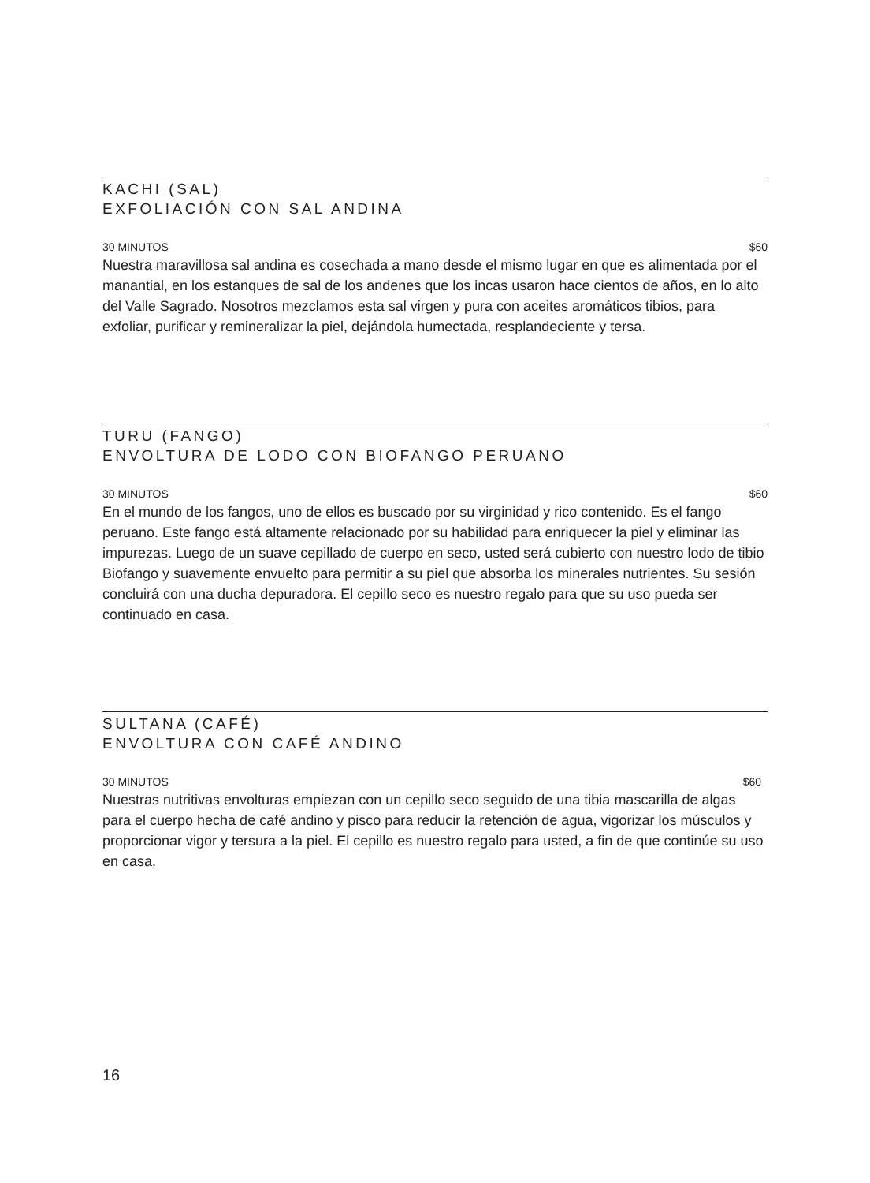KACHI (SAL)
EXFOLIACIÓN CON SAL ANDINA
30 MINUTOS $60
Nuestra maravillosa sal andina es cosechada a mano desde el mismo lugar en que es alimentada por el manantial, en los estanques de sal de los andenes que los incas usaron hace cientos de años, en lo alto del Valle Sagrado. Nosotros mezclamos esta sal virgen y pura con aceites aromáticos tibios, para exfoliar, purificar y remineralizar la piel, dejándola humectada, resplandeciente y tersa.
TURU (FANGO)
ENVOLTURA DE LODO CON BIOFANGO PERUANO
30 MINUTOS $60
En el mundo de los fangos, uno de ellos es buscado por su virginidad y rico contenido. Es el fango peruano. Este fango está altamente relacionado por su habilidad para enriquecer la piel y eliminar las impurezas. Luego de un suave cepillado de cuerpo en seco, usted será cubierto con nuestro lodo de tibio Biofango y suavemente envuelto para permitir a su piel que absorba los minerales nutrientes. Su sesión concluirá con una ducha depuradora. El cepillo seco es nuestro regalo para que su uso pueda ser continuado en casa.
SULTANA (CAFÉ)
ENVOLTURA CON CAFÉ ANDINO
30 MINUTOS $60
Nuestras nutritivas envolturas empiezan con un cepillo seco seguido de una tibia mascarilla de algas para el cuerpo hecha de café andino y pisco para reducir la retención de agua, vigorizar los músculos y proporcionar vigor y tersura a la piel. El cepillo es nuestro regalo para usted, a fin de que continúe su uso en casa.
16